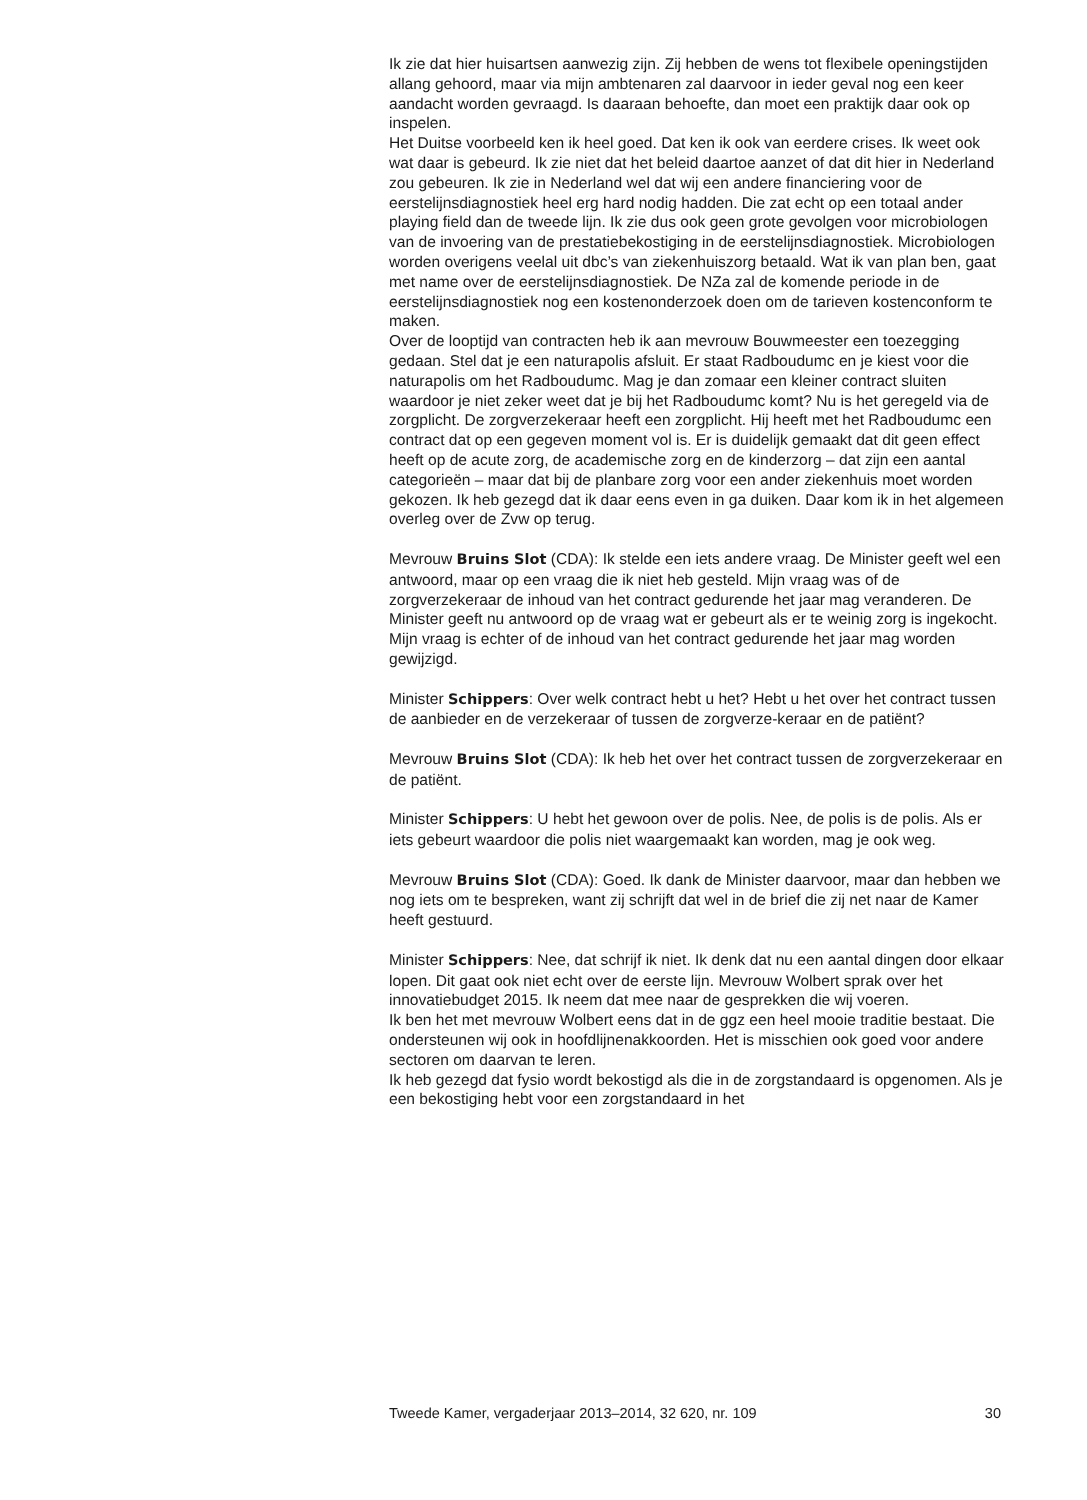Ik zie dat hier huisartsen aanwezig zijn. Zij hebben de wens tot flexibele openingstijden allang gehoord, maar via mijn ambtenaren zal daarvoor in ieder geval nog een keer aandacht worden gevraagd. Is daaraan behoefte, dan moet een praktijk daar ook op inspelen.
Het Duitse voorbeeld ken ik heel goed. Dat ken ik ook van eerdere crises. Ik weet ook wat daar is gebeurd. Ik zie niet dat het beleid daartoe aanzet of dat dit hier in Nederland zou gebeuren. Ik zie in Nederland wel dat wij een andere financiering voor de eerstelijnsdiagnostiek heel erg hard nodig hadden. Die zat echt op een totaal ander playing field dan de tweede lijn. Ik zie dus ook geen grote gevolgen voor microbiologen van de invoering van de prestatiebekostiging in de eerstelijnsdiagnostiek. Microbiologen worden overigens veelal uit dbc’s van ziekenhuiszorg betaald. Wat ik van plan ben, gaat met name over de eerstelijnsdiagnostiek. De NZa zal de komende periode in de eerstelijnsdiagnostiek nog een kostenonderzoek doen om de tarieven kostenconform te maken.
Over de looptijd van contracten heb ik aan mevrouw Bouwmeester een toezegging gedaan. Stel dat je een naturapolis afsluit. Er staat Radboudumc en je kiest voor die naturapolis om het Radboudumc. Mag je dan zomaar een kleiner contract sluiten waardoor je niet zeker weet dat je bij het Radboudumc komt? Nu is het geregeld via de zorgplicht. De zorgverzekeraar heeft een zorgplicht. Hij heeft met het Radboudumc een contract dat op een gegeven moment vol is. Er is duidelijk gemaakt dat dit geen effect heeft op de acute zorg, de academische zorg en de kinderzorg – dat zijn een aantal categorieën – maar dat bij de planbare zorg voor een ander ziekenhuis moet worden gekozen. Ik heb gezegd dat ik daar eens even in ga duiken. Daar kom ik in het algemeen overleg over de Zvw op terug.
Mevrouw Bruins Slot (CDA): Ik stelde een iets andere vraag. De Minister geeft wel een antwoord, maar op een vraag die ik niet heb gesteld. Mijn vraag was of de zorgverzekeraar de inhoud van het contract gedurende het jaar mag veranderen. De Minister geeft nu antwoord op de vraag wat er gebeurt als er te weinig zorg is ingekocht. Mijn vraag is echter of de inhoud van het contract gedurende het jaar mag worden gewijzigd.
Minister Schippers: Over welk contract hebt u het? Hebt u het over het contract tussen de aanbieder en de verzekeraar of tussen de zorgverze-keraar en de patiënt?
Mevrouw Bruins Slot (CDA): Ik heb het over het contract tussen de zorgverzekeraar en de patiënt.
Minister Schippers: U hebt het gewoon over de polis. Nee, de polis is de polis. Als er iets gebeurt waardoor die polis niet waargemaakt kan worden, mag je ook weg.
Mevrouw Bruins Slot (CDA): Goed. Ik dank de Minister daarvoor, maar dan hebben we nog iets om te bespreken, want zij schrijft dat wel in de brief die zij net naar de Kamer heeft gestuurd.
Minister Schippers: Nee, dat schrijf ik niet. Ik denk dat nu een aantal dingen door elkaar lopen. Dit gaat ook niet echt over de eerste lijn. Mevrouw Wolbert sprak over het innovatiebudget 2015. Ik neem dat mee naar de gesprekken die wij voeren.
Ik ben het met mevrouw Wolbert eens dat in de ggz een heel mooie traditie bestaat. Die ondersteunen wij ook in hoofdlijnenakkoorden. Het is misschien ook goed voor andere sectoren om daarvan te leren.
Ik heb gezegd dat fysio wordt bekostigd als die in de zorgstandaard is opgenomen. Als je een bekostiging hebt voor een zorgstandaard in het
Tweede Kamer, vergaderjaar 2013–2014, 32 620, nr. 109 30